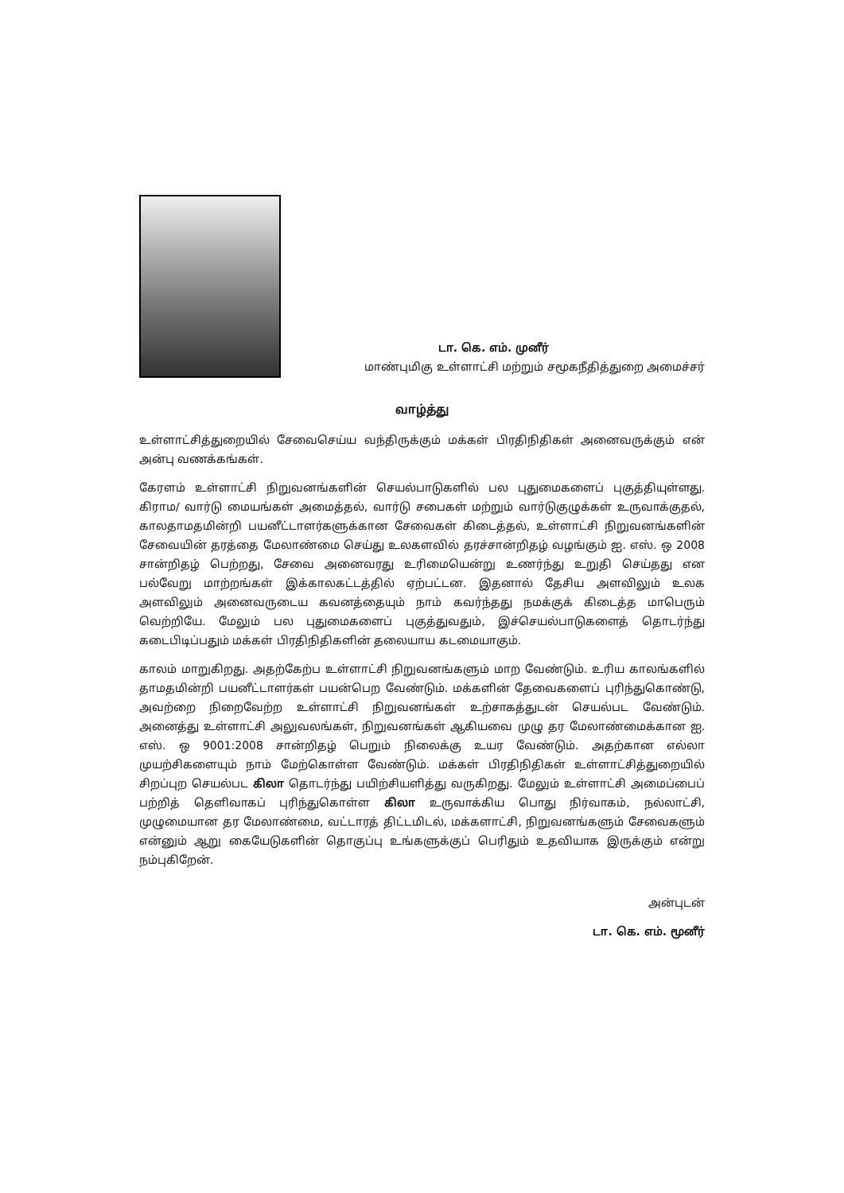டா. கெ. எம். முனீர்
மாண்புமிகு உள்ளாட்சி மற்றும் சமூகநீதித்துறை அமைச்சர்
வாழ்த்து
உள்ளாட்சித்துறையில் சேவைசெய்ய வந்திருக்கும் மக்கள் பிரதிநிதிகள் அனைவருக்கும் என் அன்பு வணக்கங்கள்.
கேரளம் உள்ளாட்சி நிறுவனங்களின் செயல்பாடுகளில் பல புதுமைகளைப் புகுத்தியுள்ளது. கிராம/ வார்டு மையங்கள் அமைத்தல், வார்டு சபைகள் மற்றும் வார்டுகுழுக்கள் உருவாக்குதல், காலதாமதமின்றி பயனீட்டாளர்களுக்கான சேவைகள் கிடைத்தல், உள்ளாட்சி நிறுவனங்களின் சேவையின் தரத்தை மேலாண்மை செய்து உலகளவில் தரச்சான்றிதழ் வழங்கும் ஐ. எஸ். ஒ 2008 சான்றிதழ் பெற்றது, சேவை அனைவரது உரிமையென்று உணர்ந்து உறுதி செய்தது என பல்வேறு மாற்றங்கள் இக்காலகட்டத்தில் ஏற்பட்டன. இதனால் தேசிய அளவிலும் உலக அளவிலும் அனைவருடைய கவனத்தையும் நாம் கவர்ந்தது நமக்குக் கிடைத்த மாபெரும் வெற்றியே. மேலும் பல புதுமைகளைப் புகுத்துவதும், இச்செயல்பாடுகளைத் தொடர்ந்து கடைபிடிப்பதும் மக்கள் பிரதிநிதிகளின் தலையாய கடமையாகும்.
காலம் மாறுகிறது. அதற்கேற்ப உள்ளாட்சி நிறுவனங்களும் மாற வேண்டும். உரிய காலங்களில் தாமதமின்றி பயனீட்டாளர்கள் பயன்பெற வேண்டும். மக்களின் தேவைகளைப் புரிந்துகொண்டு, அவற்றை நிறைவேற்ற உள்ளாட்சி நிறுவனங்கள் உற்சாகத்துடன் செயல்பட வேண்டும். அனைத்து உள்ளாட்சி அலுவலங்கள், நிறுவனங்கள் ஆகியவை முழு தர மேலாண்மைக்கான ஐ. எஸ். ஒ 9001:2008 சான்றிதழ் பெறும் நிலைக்கு உயர வேண்டும். அதற்கான எல்லா முயற்சிகளையும் நாம் மேற்கொள்ள வேண்டும். மக்கள் பிரதிநிதிகள் உள்ளாட்சித்துறையில் சிறப்புற செயல்பட கிலா தொடர்ந்து பயிற்சியளித்து வருகிறது. மேலும் உள்ளாட்சி அமைப்பைப் பற்றித் தெளிவாகப் புரிந்துகொள்ள கிலா உருவாக்கிய பொது நிர்வாகம், நல்லாட்சி, முழுமையான தர மேலாண்மை, வட்டாரத் திட்டமிடல், மக்களாட்சி, நிறுவனங்களும் சேவைகளும் என்னும் ஆறு கையேடுகளின் தொகுப்பு உங்களுக்குப் பெரிதும் உதவியாக இருக்கும் என்று நம்புகிறேன்.
அன்புடன்
டா. கெ. எம். மூனீர்